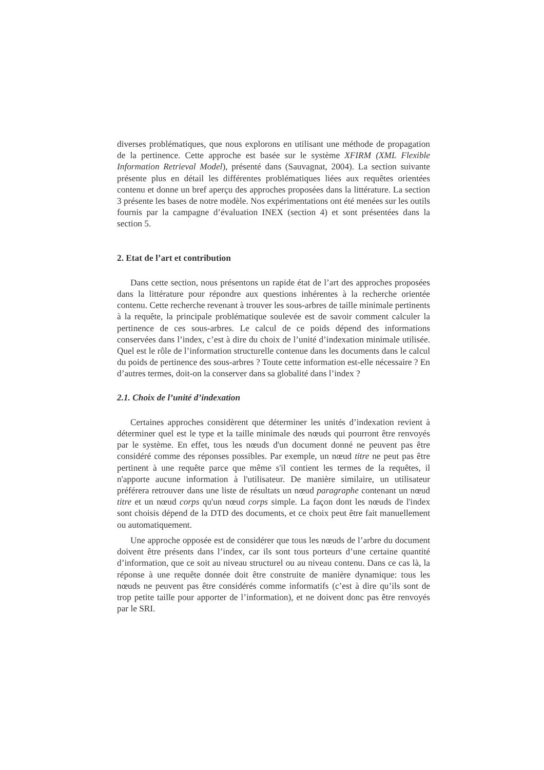diverses problématiques, que nous explorons en utilisant une méthode de propagation de la pertinence. Cette approche est basée sur le système XFIRM (XML Flexible Information Retrieval Model), présenté dans (Sauvagnat, 2004). La section suivante présente plus en détail les différentes problématiques liées aux requêtes orientées contenu et donne un bref aperçu des approches proposées dans la littérature. La section 3 présente les bases de notre modèle. Nos expérimentations ont été menées sur les outils fournis par la campagne d’évaluation INEX (section 4) et sont présentées dans la section 5.
2. Etat de l’art et contribution
Dans cette section, nous présentons un rapide état de l’art des approches proposées dans la littérature pour répondre aux questions inhérentes à la recherche orientée contenu. Cette recherche revenant à trouver les sous-arbres de taille minimale pertinents à la requête, la principale problématique soulevée est de savoir comment calculer la pertinence de ces sous-arbres. Le calcul de ce poids dépend des informations conservées dans l’index, c’est à dire du choix de l’unité d’indexation minimale utilisée. Quel est le rôle de l’information structurelle contenue dans les documents dans le calcul du poids de pertinence des sous-arbres ? Toute cette information est-elle nécessaire ? En d’autres termes, doit-on la conserver dans sa globalité dans l’index ?
2.1. Choix de l’unité d’indexation
Certaines approches considèrent que déterminer les unités d’indexation revient à déterminer quel est le type et la taille minimale des nœuds qui pourront être renvoyés par le système. En effet, tous les nœuds d'un document donné ne peuvent pas être considéré comme des réponses possibles. Par exemple, un nœud titre ne peut pas être pertinent à une requête parce que même s'il contient les termes de la requêtes, il n'apporte aucune information à l'utilisateur. De manière similaire, un utilisateur préférera retrouver dans une liste de résultats un nœud paragraphe contenant un nœud titre et un nœud corps qu'un nœud corps simple. La façon dont les nœuds de l'index sont choisis dépend de la DTD des documents, et ce choix peut être fait manuellement ou automatiquement.
Une approche opposée est de considérer que tous les nœuds de l’arbre du document doivent être présents dans l’index, car ils sont tous porteurs d’une certaine quantité d’information, que ce soit au niveau structurel ou au niveau contenu. Dans ce cas là, la réponse à une requête donnée doit être construite de manière dynamique: tous les nœuds ne peuvent pas être considérés comme informatifs (c’est à dire qu’ils sont de trop petite taille pour apporter de l’information), et ne doivent donc pas être renvoyés par le SRI.